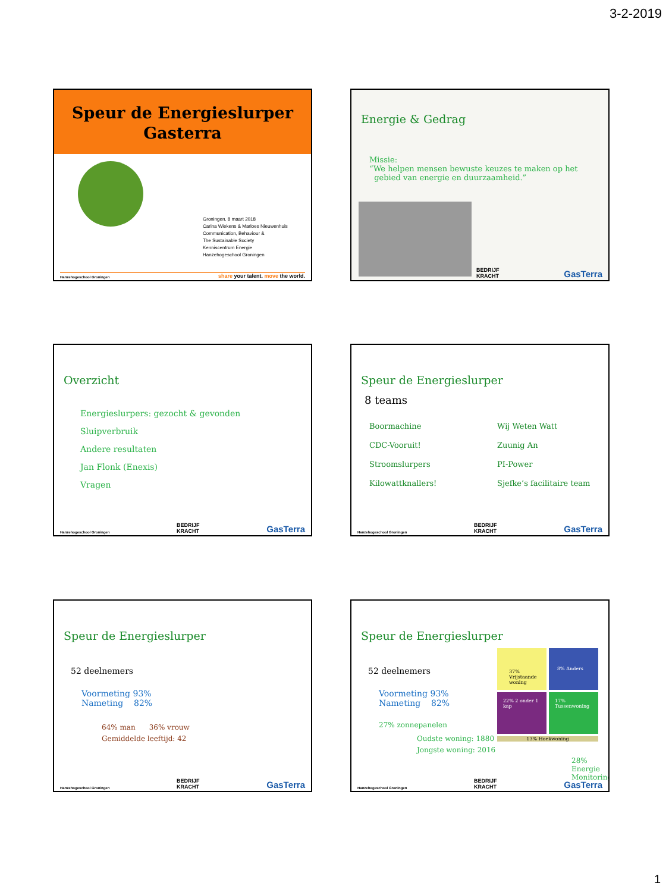3-2-2019
Speur de Energieslurper
Gasterra
Groningen, 8 maart 2018
Carina Wiekens & Marloes Nieuwenhuis
Communication, Behaviour &
The Sustainable Society
Kenniscentrum Energie
Hanzehogeschool Groningen
Hanzehogeschool Groningen share your talent. move the world.
Energie & Gedrag
Missie:
“We helpen mensen bewuste keuzes te maken op het
gebied van energie en duurzaamheid.”
BEDRIJF
KRACHT GasTerra
Overzicht
Energieslurpers: gezocht & gevonden
Sluipverbruik
Andere resultaten
Jan Flonk (Enexis)
Vragen
Hanzehogeschool Groningen BEDRIJF
KRACHT GasTerra
Speur de Energieslurper
8 teams
Boormachine
CDC-Vooruit!
Stroomslurpers
Kilowattknallers!
Wij Weten Watt
Zuunig An
PI-Power
Sjefke’s facilitaire team
Hanzehogeschool Groningen BEDRIJF
KRACHT GasTerra
Speur de Energieslurper
52 deelnemers
Voormeting 93%
Nameting 82%
64% man 36% vrouw
Gemiddelde leeftijd: 42
Hanzehogeschool Groningen BEDRIJF
KRACHT GasTerra
Speur de Energieslurper
52 deelnemers
Voormeting 93%
Nameting 82%
27% zonnepanelen
Oudste woning: 1880
Jongste woning: 2016
37% Vrijstaande woning
8% Anders
22% 2 onder 1 kap
17% Tussenwoning
13% Hoekwoning
28% Energie Monitoring
Hanzehogeschool Groningen BEDRIJF
KRACHT GasTerra
1